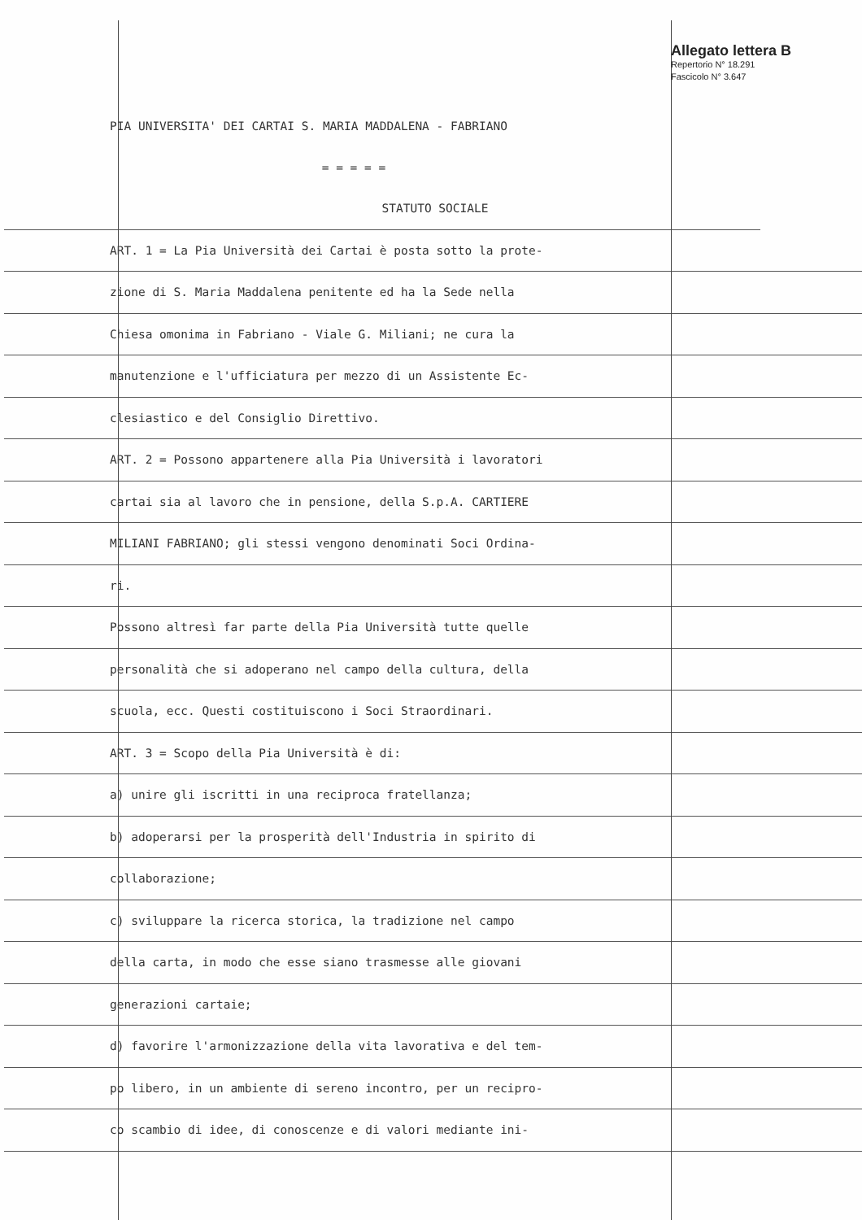Allegato lettera B
Repertorio N° 18.291
Fascicolo N° 3.647
PIA UNIVERSITA' DEI CARTAI S. MARIA MADDALENA - FABRIANO
= = = = =
STATUTO SOCIALE
ART. 1 = La Pia Università dei Cartai è posta sotto la prote-
zione di S. Maria Maddalena penitente ed ha la Sede nella
Chiesa omonima in Fabriano - Viale G. Miliani; ne cura la
manutenzione e l'ufficiatura per mezzo di un Assistente Ec-
clesiastico e del Consiglio Direttivo.
ART. 2 = Possono appartenere alla Pia Università i lavoratori
cartai sia al lavoro che in pensione, della S.p.A. CARTIERE
MILIANI FABRIANO; gli stessi vengono denominati Soci Ordina-
ri.
Possono altresì far parte della Pia Università tutte quelle
personalità che si adoperano nel campo della cultura, della
scuola, ecc. Questi costituiscono i Soci Straordinari.
ART. 3 = Scopo della Pia Università è di:
a) unire gli iscritti in una reciproca fratellanza;
b) adoperarsi per la prosperità dell'Industria in spirito di
collaborazione;
c) sviluppare la ricerca storica, la tradizione nel campo
della carta, in modo che esse siano trasmesse alle giovani
generazioni cartaie;
d) favorire l'armonizzazione della vita lavorativa e del tem-
po libero, in un ambiente di sereno incontro, per un recipro-
co scambio di idee, di conoscenze e di valori mediante ini-